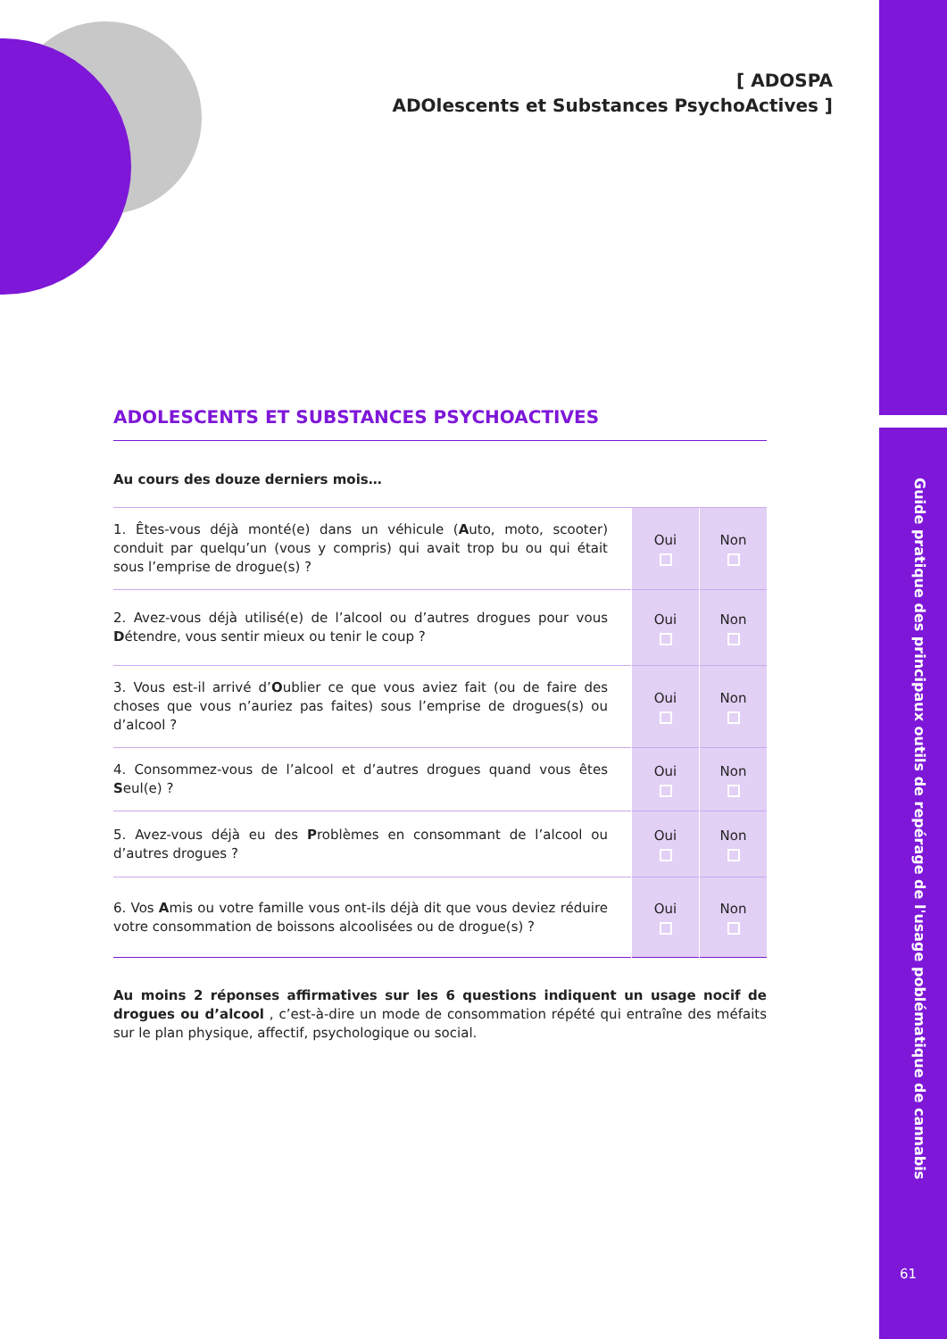Guide pratique des principaux outils de repérage de l'usage poblématique de cannabis
61
[ ADOSPA
ADOlescents et Substances PsychoActives ]
ADOLESCENTS ET SUBSTANCES PSYCHOACTIVES
Au cours des douze derniers mois…
| 1. Êtes-vous déjà monté(e) dans un véhicule ( A uto, moto, scooter) conduit par quelqu’un (vous y compris) qui avait trop bu ou qui était sous l’emprise de drogue(s) ? | Oui | Non |
| 2. Avez-vous déjà utilisé(e) de l’alcool ou d’autres drogues pour vous D étendre, vous sentir mieux ou tenir le coup ? | Oui | Non |
| 3. Vous est-il arrivé d’ O ublier ce que vous aviez fait (ou de faire des choses que vous n’auriez pas faites) sous l’emprise de drogues(s) ou d’alcool ? | Oui | Non |
| 4. Consommez-vous de l’alcool et d’autres drogues quand vous êtes S eul(e) ? | Oui | Non |
| 5. Avez-vous déjà eu des P roblèmes en consommant de l’alcool ou d’autres drogues ? | Oui | Non |
| 6. Vos A mis ou votre famille vous ont-ils déjà dit que vous deviez réduire votre consommation de boissons alcoolisées ou de drogue(s) ? | Oui | Non |
Au moins 2 réponses affirmatives sur les 6 questions indiquent un usage nocif de drogues ou d’alcool , c’est-à-dire un mode de consommation répété qui entraîne des méfaits sur le plan physique, affectif, psychologique ou social.